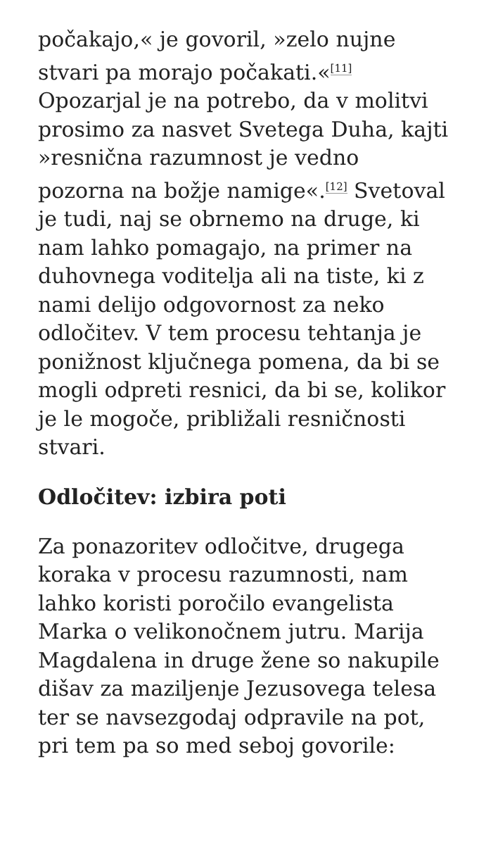počakajo,« je govoril, »zelo nujne stvari pa morajo počakati.«<sup>[11]</sup> Opozarjal je na potrebo, da v molitvi prosimo za nasvet Svetega Duha, kajti »resnična razumnost je vedno pozorna na božje namige«.<sup>[12]</sup> Svetoval je tudi, naj se obrnemo na druge, ki nam lahko pomagajo, na primer na duhovnega voditelja ali na tiste, ki z nami delijo odgovornost za neko odločitev. V tem procesu tehtanja je ponižnost ključnega pomena, da bi se mogli odpreti resnici, da bi se, kolikor je le mogoče, približali resničnosti stvari.
Odločitev: izbira poti
Za ponazoritev odločitve, drugega koraka v procesu razumnosti, nam lahko koristi poročilo evangelista Marka o velikonočnem jutru. Marija Magdalena in druge žene so nakupile dišav za maziljenje Jezusovega telesa ter se navsezgodaj odpravile na pot, pri tem pa so med seboj govorile: